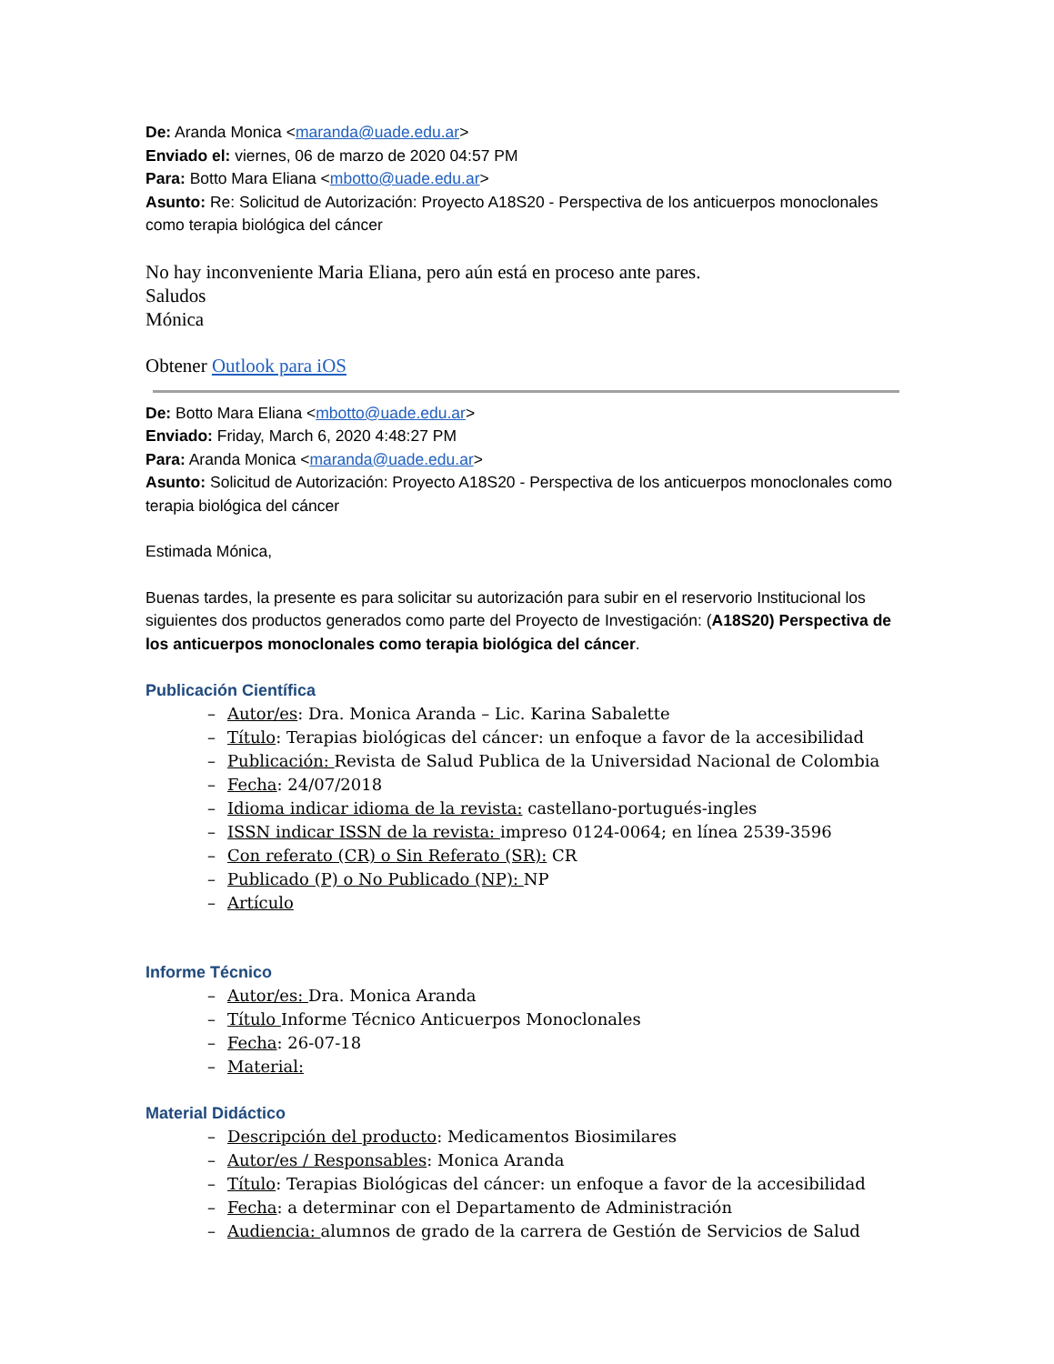De: Aranda Monica <maranda@uade.edu.ar>
Enviado el: viernes, 06 de marzo de 2020 04:57 PM
Para: Botto Mara Eliana <mbotto@uade.edu.ar>
Asunto: Re: Solicitud de Autorización: Proyecto A18S20 - Perspectiva de los anticuerpos monoclonales como terapia biológica del cáncer
No hay inconveniente Maria Eliana, pero aún está en proceso ante pares.
Saludos
Mónica
Obtener Outlook para iOS
De: Botto Mara Eliana <mbotto@uade.edu.ar>
Enviado: Friday, March 6, 2020 4:48:27 PM
Para: Aranda Monica <maranda@uade.edu.ar>
Asunto: Solicitud de Autorización: Proyecto A18S20 - Perspectiva de los anticuerpos monoclonales como terapia biológica del cáncer
Estimada Mónica,
Buenas tardes, la presente es para solicitar su autorización para subir en el reservorio Institucional los siguientes dos productos generados como parte del Proyecto de Investigación: (A18S20) Perspectiva de los anticuerpos monoclonales como terapia biológica del cáncer.
Publicación Científica
– Autor/es: Dra. Monica Aranda – Lic. Karina Sabalette
– Título: Terapias biológicas del cáncer: un enfoque a favor de la accesibilidad
– Publicación: Revista de Salud Publica de la Universidad Nacional de Colombia
– Fecha: 24/07/2018
– Idioma indicar idioma de la revista: castellano-portugués-ingles
– ISSN indicar ISSN de la revista: impreso 0124-0064; en línea 2539-3596
– Con referato (CR) o Sin Referato (SR): CR
– Publicado (P) o No Publicado (NP): NP
– Artículo
Informe Técnico
– Autor/es: Dra. Monica Aranda
– Título Informe Técnico Anticuerpos Monoclonales
– Fecha: 26-07-18
– Material:
Material Didáctico
– Descripción del producto: Medicamentos Biosimilares
– Autor/es / Responsables: Monica Aranda
– Título: Terapias Biológicas del cáncer: un enfoque a favor de la accesibilidad
– Fecha: a determinar con el Departamento de Administración
– Audiencia: alumnos de grado de la carrera de Gestión de Servicios de Salud